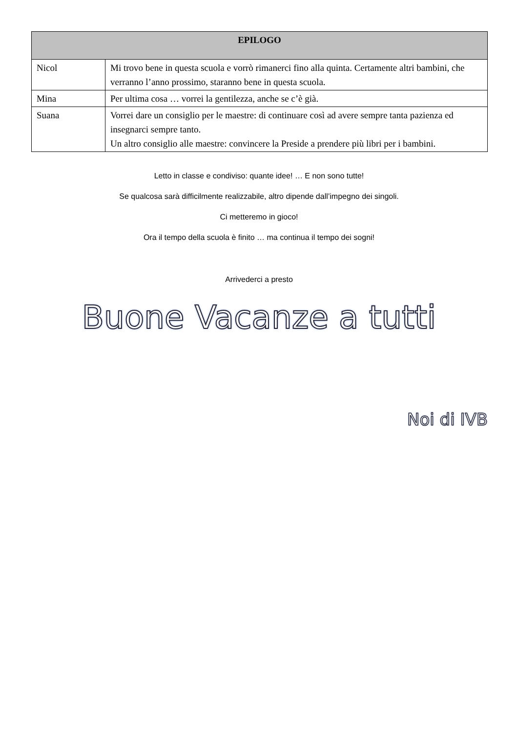| EPILOGO | |
| --- | --- |
| Nicol | Mi trovo bene in questa scuola e vorrò rimanerci fino alla quinta. Certamente altri bambini, che verranno l’anno prossimo, staranno bene in questa scuola. |
| Mina | Per ultima cosa … vorrei la gentilezza, anche se c’è già. |
| Suana | Vorrei dare un consiglio per le maestre: di continuare così ad avere sempre tanta pazienza ed insegnarci sempre tanto. Un altro consiglio alle maestre: convincere la Preside a prendere più libri per i bambini. |
Letto in classe e condiviso: quante idee! … E non sono tutte!
Se qualcosa sarà difficilmente realizzabile, altro dipende dall’impegno dei singoli.
Ci metteremo in gioco!
Ora il tempo della scuola è finito … ma continua il tempo dei sogni!
Arrivederci a presto
Buone Vacanze a tutti
Noi di IVB